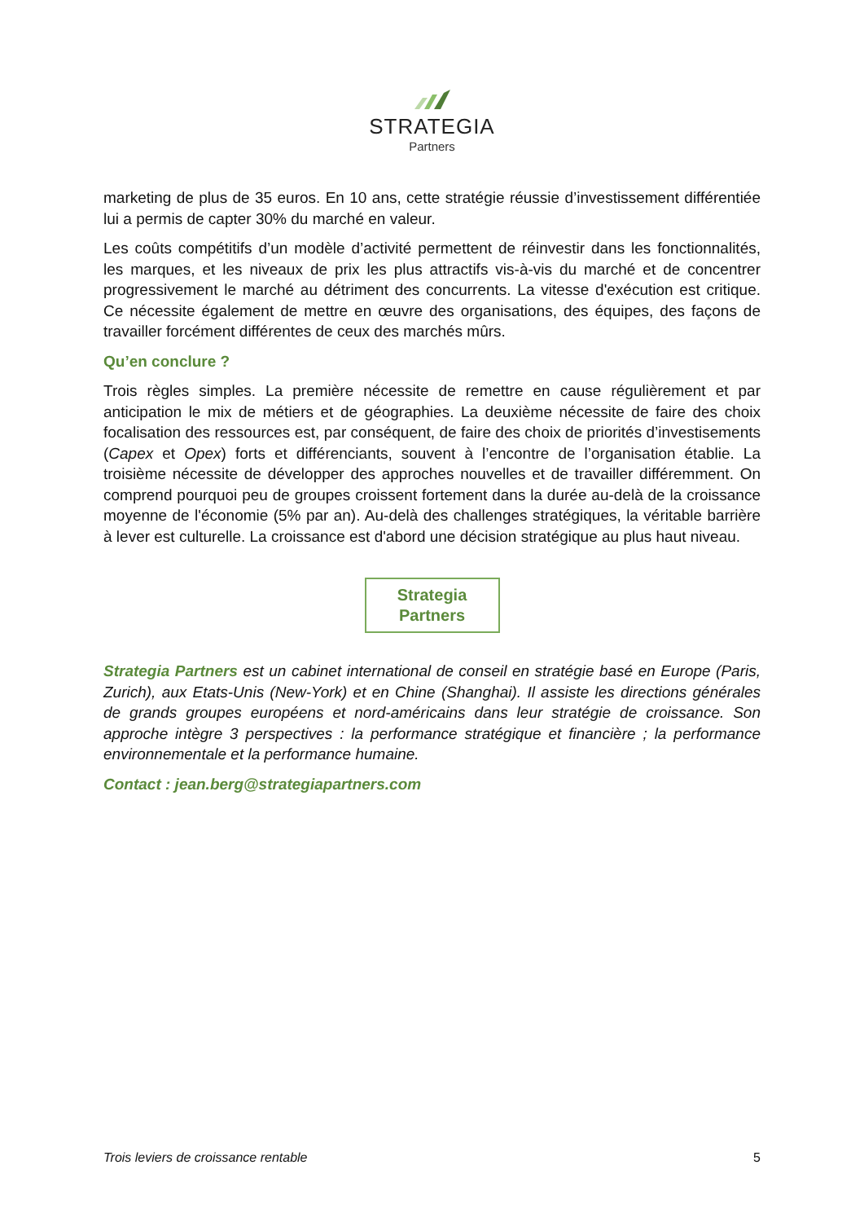STRATEGIA
Partners
marketing de plus de 35 euros. En 10 ans, cette stratégie réussie d’investissement différentiée lui a permis de capter 30% du marché en valeur.
Les coûts compétitifs d’un modèle d’activité permettent de réinvestir dans les fonctionnalités, les marques, et les niveaux de prix les plus attractifs vis-à-vis du marché et de concentrer progressivement le marché au détriment des concurrents. La vitesse d'exécution est critique. Ce nécessite également de mettre en œuvre des organisations, des équipes, des façons de travailler forcément différentes de ceux des marchés mûrs.
Qu’en conclure ?
Trois règles simples. La première nécessite de remettre en cause régulièrement et par anticipation le mix de métiers et de géographies. La deuxième nécessite de faire des choix focalisation des ressources est, par conséquent, de faire des choix de priorités d’investisements (Capex et Opex) forts et différenciants, souvent à l’encontre de l’organisation établie. La troisième nécessite de développer des approches nouvelles et de travailler différemment. On comprend pourquoi peu de groupes croissent fortement dans la durée au-delà de la croissance moyenne de l'économie (5% par an). Au-delà des challenges stratégiques, la véritable barrière à lever est culturelle. La croissance est d'abord une décision stratégique au plus haut niveau.
Strategia
Partners
Strategia Partners est un cabinet international de conseil en stratégie basé en Europe (Paris, Zurich), aux Etats-Unis (New-York) et en Chine (Shanghai). Il assiste les directions générales de grands groupes européens et nord-américains dans leur stratégie de croissance. Son approche intègre 3 perspectives : la performance stratégique et financière ; la performance environnementale et la performance humaine.
Contact : jean.berg@strategiapartners.com
Trois leviers de croissance rentable 5